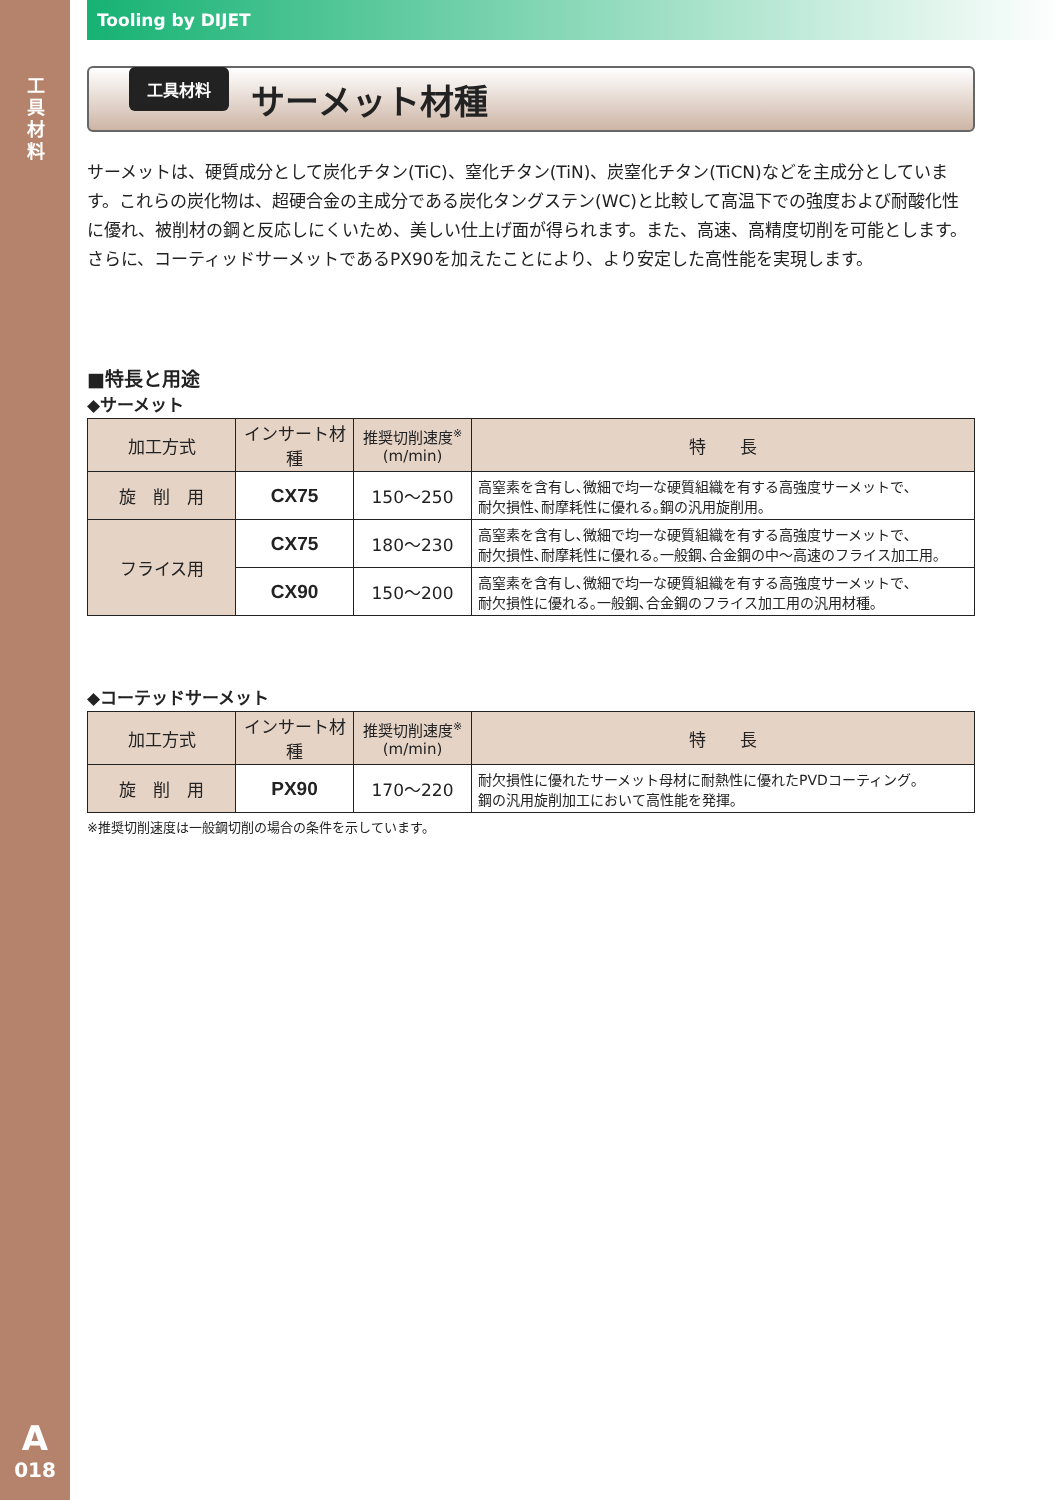工具材料
A
018
Tooling by DIJET
工具材料
サーメット材種
サーメットは、硬質成分として炭化チタン(TiC)、窒化チタン(TiN)、炭窒化チタン(TiCN)などを主成分としています。これらの炭化物は、超硬合金の主成分である炭化タングステン(WC)と比較して高温下での強度および耐酸化性に優れ、被削材の鋼と反応しにくいため、美しい仕上げ面が得られます。また、高速、高精度切削を可能とします。さらに、コーティッドサーメットであるPX90を加えたことにより、より安定した高性能を実現します。
■特長と用途
◆サーメット
| 加工方式 | インサート材種 | 推奨切削速度<sup>※</sup> (m/min) | 特 長 |
| --- | --- | --- | --- |
| 旋 削 用 | CX75 | 150～250 | 高窒素を含有し､微細で均一な硬質組織を有する高強度サーメットで､ 耐欠損性､耐摩耗性に優れる｡鋼の汎用旋削用｡ |
| フライス用 | CX75 | 180～230 | 高窒素を含有し､微細で均一な硬質組織を有する高強度サーメットで､ 耐欠損性､耐摩耗性に優れる｡一般鋼､合金鋼の中～高速のフライス加工用｡ |
| | CX90 | 150～200 | 高窒素を含有し､微細で均一な硬質組織を有する高強度サーメットで､ 耐欠損性に優れる｡一般鋼､合金鋼のフライス加工用の汎用材種｡ |
◆コーテッドサーメット
| 加工方式 | インサート材種 | 推奨切削速度<sup>※</sup> (m/min) | 特 長 |
| --- | --- | --- | --- |
| 旋 削 用 | PX90 | 170～220 | 耐欠損性に優れたサーメット母材に耐熱性に優れたPVDコーティング｡ 鋼の汎用旋削加工において高性能を発揮｡ |
※推奨切削速度は一般鋼切削の場合の条件を示しています。